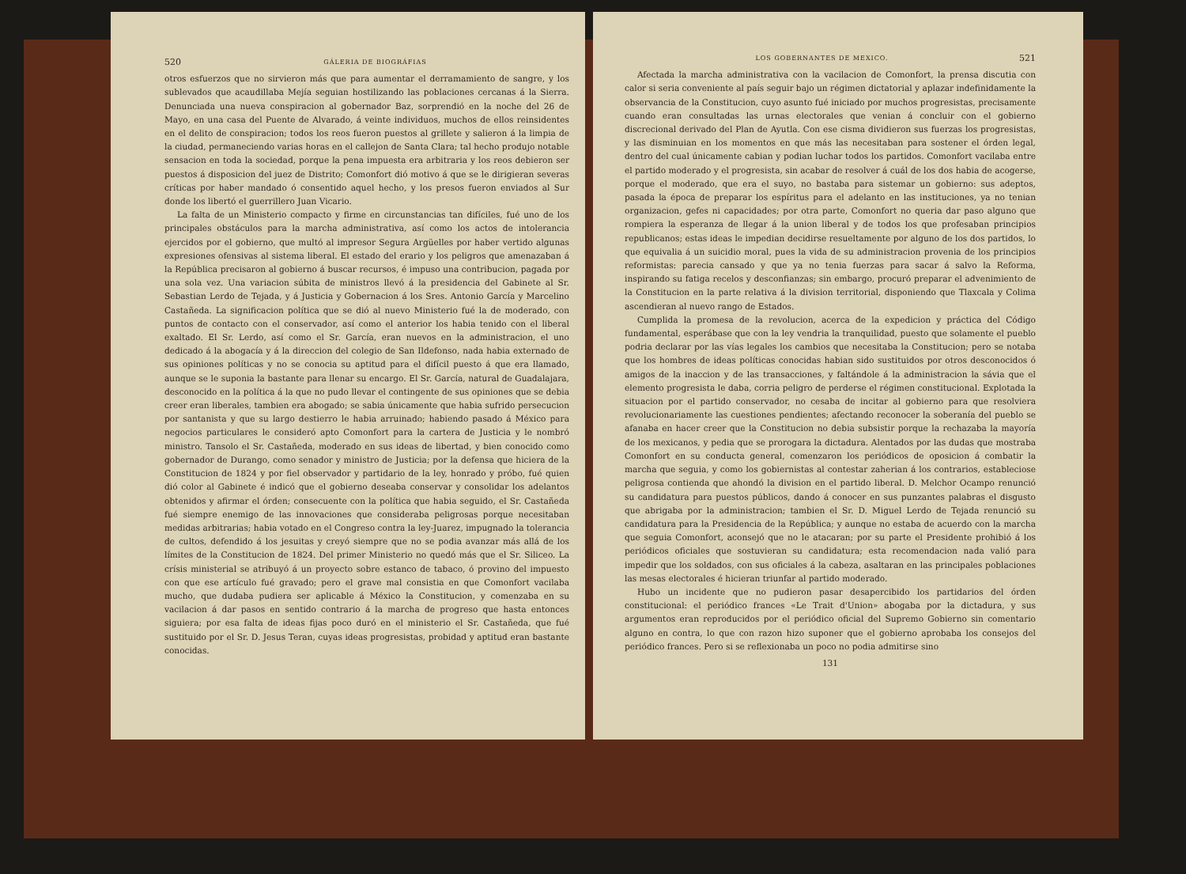520 GÁLERIA DE BIOGRÁFIAS
otros esfuerzos que no sirvieron más que para aumentar el derramamiento de sangre, y los sublevados que acaudillaba Mejía seguian hostilizando las poblaciones cercanas á la Sierra. Denunciada una nueva conspiracion al gobernador Baz, sorprendió en la noche del 26 de Mayo, en una casa del Puente de Alvarado, á veinte individuos, muchos de ellos reinsidentes en el delito de conspiracion; todos los reos fueron puestos al grillete y salieron á la limpia de la ciudad, permaneciendo varias horas en el callejon de Santa Clara; tal hecho produjo notable sensacion en toda la sociedad, porque la pena impuesta era arbitraria y los reos debieron ser puestos á disposicion del juez de Distrito; Comonfort dió motivo á que se le dirigieran severas críticas por haber mandado ó consentido aquel hecho, y los presos fueron enviados al Sur donde los libertó el guerrillero Juan Vicario.
La falta de un Ministerio compacto y firme en circunstancias tan difíciles, fué uno de los principales obstáculos para la marcha administrativa, así como los actos de intolerancia ejercidos por el gobierno, que multó al impresor Segura Argüelles por haber vertido algunas expresiones ofensivas al sistema liberal. El estado del erario y los peligros que amenazaban á la República precisaron al gobierno á buscar recursos, é impuso una contribucion, pagada por una sola vez. Una variacion súbita de ministros llevó á la presidencia del Gabinete al Sr. Sebastian Lerdo de Tejada, y á Justicia y Gobernacion á los Sres. Antonio García y Marcelino Castañeda. La significacion política que se dió al nuevo Ministerio fué la de moderado, con puntos de contacto con el conservador, así como el anterior los habia tenido con el liberal exaltado. El Sr. Lerdo, así como el Sr. García, eran nuevos en la administracion, el uno dedicado á la abogacía y á la direccion del colegio de San Ildefonso, nada habia externado de sus opiniones políticas y no se conocia su aptitud para el difícil puesto á que era llamado, aunque se le suponia la bastante para llenar su encargo. El Sr. García, natural de Guadalajara, desconocido en la política á la que no pudo llevar el contingente de sus opiniones que se debia creer eran liberales, tambien era abogado; se sabia únicamente que habia sufrido persecucion por santanista y que su largo destierro le habia arruinado; habiendo pasado á México para negocios particulares le consideró apto Comonfort para la cartera de Justicia y le nombró ministro. Tansolo el Sr. Castañeda, moderado en sus ideas de libertad, y bien conocido como gobernador de Durango, como senador y ministro de Justicia; por la defensa que hiciera de la Constitucion de 1824 y por fiel observador y partidario de la ley, honrado y próbo, fué quien dió color al Gabinete é indicó que el gobierno deseaba conservar y consolidar los adelantos obtenidos y afirmar el órden; consecuente con la política que habia seguido, el Sr. Castañeda fué siempre enemigo de las innovaciones que consideraba peligrosas porque necesitaban medidas arbitrarias; habia votado en el Congreso contra la ley-Juarez, impugnado la tolerancia de cultos, defendido á los jesuitas y creyó siempre que no se podia avanzar más allá de los límites de la Constitucion de 1824. Del primer Ministerio no quedó más que el Sr. Siliceo. La crísis ministerial se atribuyó á un proyecto sobre estanco de tabaco, ó provino del impuesto con que ese artículo fué gravado; pero el grave mal consistia en que Comonfort vacilaba mucho, que dudaba pudiera ser aplicable á México la Constitucion, y comenzaba en su vacilacion á dar pasos en sentido contrario á la marcha de progreso que hasta entonces siguiera; por esa falta de ideas fijas poco duró en el ministerio el Sr. Castañeda, que fué sustituido por el Sr. D. Jesus Teran, cuyas ideas progresistas, probidad y aptitud eran bastante conocidas.
LOS GOBERNANTES DE MEXICO. 521
Afectada la marcha administrativa con la vacilacion de Comonfort, la prensa discutia con calor si seria conveniente al país seguir bajo un régimen dictatorial y aplazar indefinidamente la observancia de la Constitucion, cuyo asunto fué iniciado por muchos progresistas, precisamente cuando eran consultadas las urnas electorales que venian á concluir con el gobierno discrecional derivado del Plan de Ayutla. Con ese cisma dividieron sus fuerzas los progresistas, y las disminuian en los momentos en que más las necesitaban para sostener el órden legal, dentro del cual únicamente cabian y podian luchar todos los partidos. Comonfort vacilaba entre el partido moderado y el progresista, sin acabar de resolver á cuál de los dos habia de acogerse, porque el moderado, que era el suyo, no bastaba para sistemar un gobierno: sus adeptos, pasada la época de preparar los espíritus para el adelanto en las instituciones, ya no tenian organizacion, gefes ni capacidades; por otra parte, Comonfort no queria dar paso alguno que rompiera la esperanza de llegar á la union liberal y de todos los que profesaban principios republicanos; estas ideas le impedian decidirse resueltamente por alguno de los dos partidos, lo que equivalia á un suicidio moral, pues la vida de su administracion provenia de los principios reformistas: parecia cansado y que ya no tenia fuerzas para sacar á salvo la Reforma, inspirando su fatiga recelos y desconfianzas; sin embargo, procuró preparar el advenimiento de la Constitucion en la parte relativa á la division territorial, disponiendo que Tlaxcala y Colima ascendieran al nuevo rango de Estados.
Cumplida la promesa de la revolucion, acerca de la expedicion y práctica del Código fundamental, esperábase que con la ley vendria la tranquilidad, puesto que solamente el pueblo podria declarar por las vías legales los cambios que necesitaba la Constitucion; pero se notaba que los hombres de ideas políticas conocidas habian sido sustituidos por otros desconocidos ó amigos de la inaccion y de las transacciones, y faltándole á la administracion la sávia que el elemento progresista le daba, corria peligro de perderse el régimen constitucional. Explotada la situacion por el partido conservador, no cesaba de incitar al gobierno para que resolviera revolucionariamente las cuestiones pendientes; afectando reconocer la soberanía del pueblo se afanaba en hacer creer que la Constitucion no debia subsistir porque la rechazaba la mayoría de los mexicanos, y pedia que se prorogara la dictadura. Alentados por las dudas que mostraba Comonfort en su conducta general, comenzaron los periódicos de oposicion á combatir la marcha que seguia, y como los gobiernistas al contestar zaherian á los contrarios, estableciose peligrosa contienda que ahondó la division en el partido liberal. D. Melchor Ocampo renunció su candidatura para puestos públicos, dando á conocer en sus punzantes palabras el disgusto que abrigaba por la administracion; tambien el Sr. D. Miguel Lerdo de Tejada renunció su candidatura para la Presidencia de la República; y aunque no estaba de acuerdo con la marcha que seguia Comonfort, aconsejó que no le atacaran; por su parte el Presidente prohibió á los periódicos oficiales que sostuvieran su candidatura; esta recomendacion nada valió para impedir que los soldados, con sus oficiales á la cabeza, asaltaran en las principales poblaciones las mesas electorales é hicieran triunfar al partido moderado.
Hubo un incidente que no pudieron pasar desapercibido los partidarios del órden constitucional: el periódico frances «Le Trait d'Union» abogaba por la dictadura, y sus argumentos eran reproducidos por el periódico oficial del Supremo Gobierno sin comentario alguno en contra, lo que con razon hizo suponer que el gobierno aprobaba los consejos del periódico frances. Pero si se reflexionaba un poco no podia admitirse sino
131